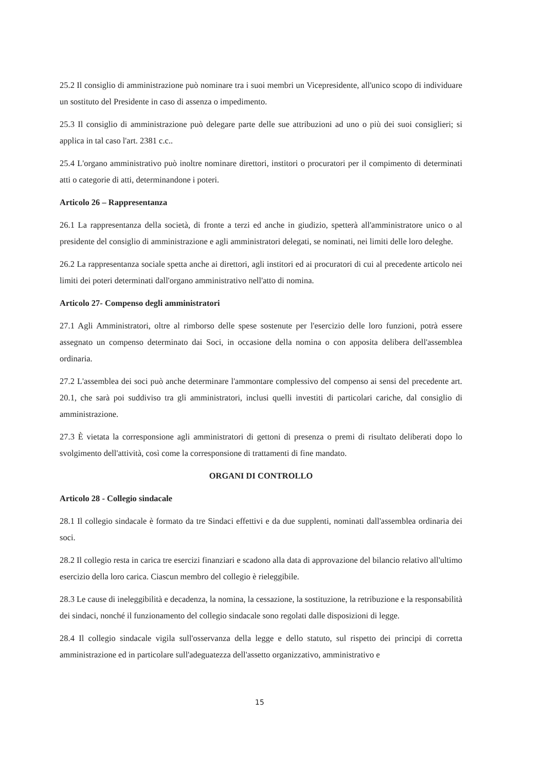25.2 Il consiglio di amministrazione può nominare tra i suoi membri un Vicepresidente, all'unico scopo di individuare un sostituto del Presidente in caso di assenza o impedimento.
25.3 Il consiglio di amministrazione può delegare parte delle sue attribuzioni ad uno o più dei suoi consiglieri; si applica in tal caso l'art. 2381 c.c..
25.4 L'organo amministrativo può inoltre nominare direttori, institori o procuratori per il compimento di determinati atti o categorie di atti, determinandone i poteri.
Articolo 26 – Rappresentanza
26.1 La rappresentanza della società, di fronte a terzi ed anche in giudizio, spetterà all'amministratore unico o al presidente del consiglio di amministrazione e agli amministratori delegati, se nominati, nei limiti delle loro deleghe.
26.2 La rappresentanza sociale spetta anche ai direttori, agli institori ed ai procuratori di cui al precedente articolo nei limiti dei poteri determinati dall'organo amministrativo nell'atto di nomina.
Articolo 27- Compenso degli amministratori
27.1 Agli Amministratori, oltre al rimborso delle spese sostenute per l'esercizio delle loro funzioni, potrà essere assegnato un compenso determinato dai Soci, in occasione della nomina o con apposita delibera dell'assemblea ordinaria.
27.2 L'assemblea dei soci può anche determinare l'ammontare complessivo del compenso ai sensi del precedente art. 20.1, che sarà poi suddiviso tra gli amministratori, inclusi quelli investiti di particolari cariche, dal consiglio di amministrazione.
27.3 È vietata la corresponsione agli amministratori di gettoni di presenza o premi di risultato deliberati dopo lo svolgimento dell'attività, così come la corresponsione di trattamenti di fine mandato.
ORGANI DI CONTROLLO
Articolo 28 - Collegio sindacale
28.1 Il collegio sindacale è formato da tre Sindaci effettivi e da due supplenti, nominati dall'assemblea ordinaria dei soci.
28.2 Il collegio resta in carica tre esercizi finanziari e scadono alla data di approvazione del bilancio relativo all'ultimo esercizio della loro carica. Ciascun membro del collegio è rieleggibile.
28.3 Le cause di ineleggibilità e decadenza, la nomina, la cessazione, la sostituzione, la retribuzione e la responsabilità dei sindaci, nonché il funzionamento del collegio sindacale sono regolati dalle disposizioni di legge.
28.4 Il collegio sindacale vigila sull'osservanza della legge e dello statuto, sul rispetto dei principi di corretta amministrazione ed in particolare sull'adeguatezza dell'assetto organizzativo, amministrativo e
15